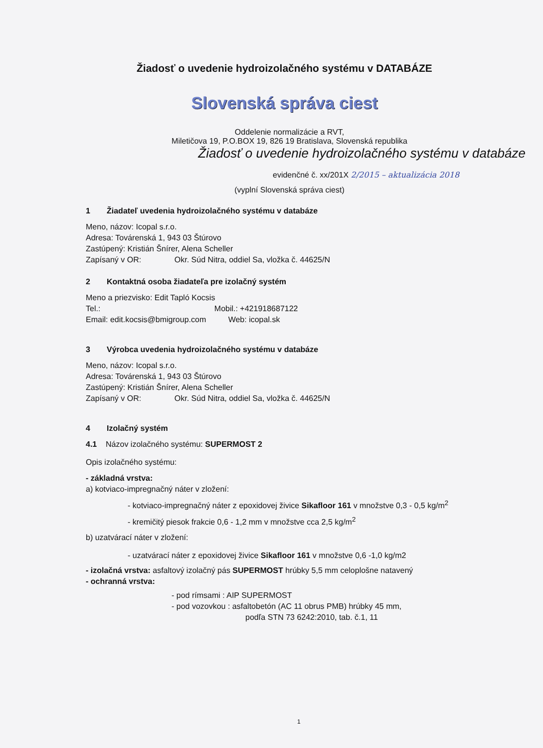Žiadosť o uvedenie hydroizolačného systému v DATABÁZE
Slovenská správa ciest
Oddelenie normalizácie a RVT,
Miletičova 19, P.O.BOX 19, 826 19 Bratislava, Slovenská republika
Žiadosť o uvedenie hydroizolačného systému v databáze
evidenčné č. xx/201X 2/2015 – aktualizácia 2018
(vyplní Slovenská správa ciest)
1 Žiadateľ uvedenia hydroizolačného systému v databáze
Meno, názov: Icopal s.r.o.
Adresa: Továrenská 1, 943 03 Štúrovo
Zastúpený: Kristián Šnírer, Alena Scheller
Zapísaný v OR: Okr. Súd Nitra, oddiel Sa, vložka č. 44625/N
2 Kontaktná osoba žiadateľa pre izolačný systém
Meno a priezvisko: Edit Tapló Kocsis
Tel.: Mobil.: +421918687122
Email: edit.kocsis@bmigroup.com Web: icopal.sk
3 Výrobca uvedenia hydroizolačného systému v databáze
Meno, názov: Icopal s.r.o.
Adresa: Továrenská 1, 943 03 Štúrovo
Zastúpený: Kristián Šnírer, Alena Scheller
Zapísaný v OR: Okr. Súd Nitra, oddiel Sa, vložka č. 44625/N
4 Izolačný systém
4.1 Názov izolačného systému: SUPERMOST 2
Opis izolačného systému:
- základná vrstva:
a) kotviaco-impregnačný náter v zložení:
- kotviaco-impregnačný náter z epoxidovej živice Sikafloor 161 v množstve 0,3 - 0,5 kg/m<sup>2</sup>
- kremičitý piesok frakcie 0,6 - 1,2 mm v množstve cca 2,5 kg/m<sup>2</sup>
b) uzatvárací náter v zložení:
- uzatvárací náter z epoxidovej živice Sikafloor 161 v množstve 0,6 -1,0 kg/m2
- izolačná vrstva: asfaltový izolačný pás SUPERMOST hrúbky 5,5 mm celoplošne natavený
- ochranná vrstva:
- pod rímsami : AIP SUPERMOST
- pod vozovkou : asfaltobetón (AC 11 obrus PMB) hrúbky 45 mm,
podľa STN 73 6242:2010, tab. č.1, 11
1